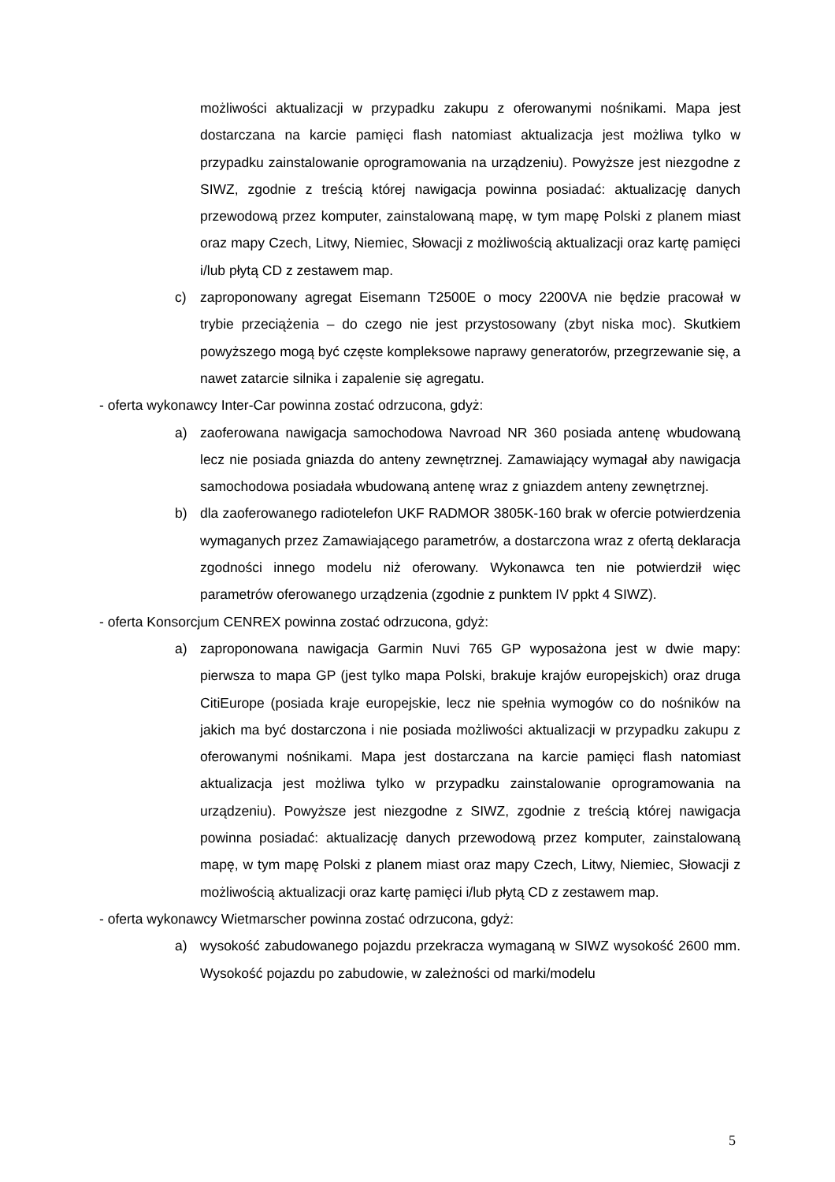możliwości aktualizacji w przypadku zakupu z oferowanymi nośnikami. Mapa jest dostarczana na karcie pamięci flash natomiast aktualizacja jest możliwa tylko w przypadku zainstalowanie oprogramowania na urządzeniu). Powyższe jest niezgodne z SIWZ, zgodnie z treścią której nawigacja powinna posiadać: aktualizację danych przewodową przez komputer, zainstalowaną mapę, w tym mapę Polski z planem miast oraz mapy Czech, Litwy, Niemiec, Słowacji z możliwością aktualizacji oraz kartę pamięci i/lub płytą CD z zestawem map.
c) zaproponowany agregat Eisemann T2500E o mocy 2200VA nie będzie pracował w trybie przeciążenia – do czego nie jest przystosowany (zbyt niska moc). Skutkiem powyższego mogą być częste kompleksowe naprawy generatorów, przegrzewanie się, a nawet zatarcie silnika i zapalenie się agregatu.
- oferta wykonawcy Inter-Car powinna zostać odrzucona, gdyż:
a) zaoferowana nawigacja samochodowa Navroad NR 360 posiada antenę wbudowaną lecz nie posiada gniazda do anteny zewnętrznej. Zamawiający wymagał aby nawigacja samochodowa posiadała wbudowaną antenę wraz z gniazdem anteny zewnętrznej.
b) dla zaoferowanego radiotelefon UKF RADMOR 3805K-160 brak w ofercie potwierdzenia wymaganych przez Zamawiającego parametrów, a dostarczona wraz z ofertą deklaracja zgodności innego modelu niż oferowany. Wykonawca ten nie potwierdził więc parametrów oferowanego urządzenia (zgodnie z punktem IV ppkt 4 SIWZ).
- oferta Konsorcjum CENREX powinna zostać odrzucona, gdyż:
a) zaproponowana nawigacja Garmin Nuvi 765 GP wyposażona jest w dwie mapy: pierwsza to mapa GP (jest tylko mapa Polski, brakuje krajów europejskich) oraz druga CitiEurope (posiada kraje europejskie, lecz nie spełnia wymogów co do nośników na jakich ma być dostarczona i nie posiada możliwości aktualizacji w przypadku zakupu z oferowanymi nośnikami. Mapa jest dostarczana na karcie pamięci flash natomiast aktualizacja jest możliwa tylko w przypadku zainstalowanie oprogramowania na urządzeniu). Powyższe jest niezgodne z SIWZ, zgodnie z treścią której nawigacja powinna posiadać: aktualizację danych przewodową przez komputer, zainstalowaną mapę, w tym mapę Polski z planem miast oraz mapy Czech, Litwy, Niemiec, Słowacji z możliwością aktualizacji oraz kartę pamięci i/lub płytą CD z zestawem map.
- oferta wykonawcy Wietmarscher powinna zostać odrzucona, gdyż:
a) wysokość zabudowanego pojazdu przekracza wymaganą w SIWZ wysokość 2600 mm. Wysokość pojazdu po zabudowie, w zależności od marki/modelu
5